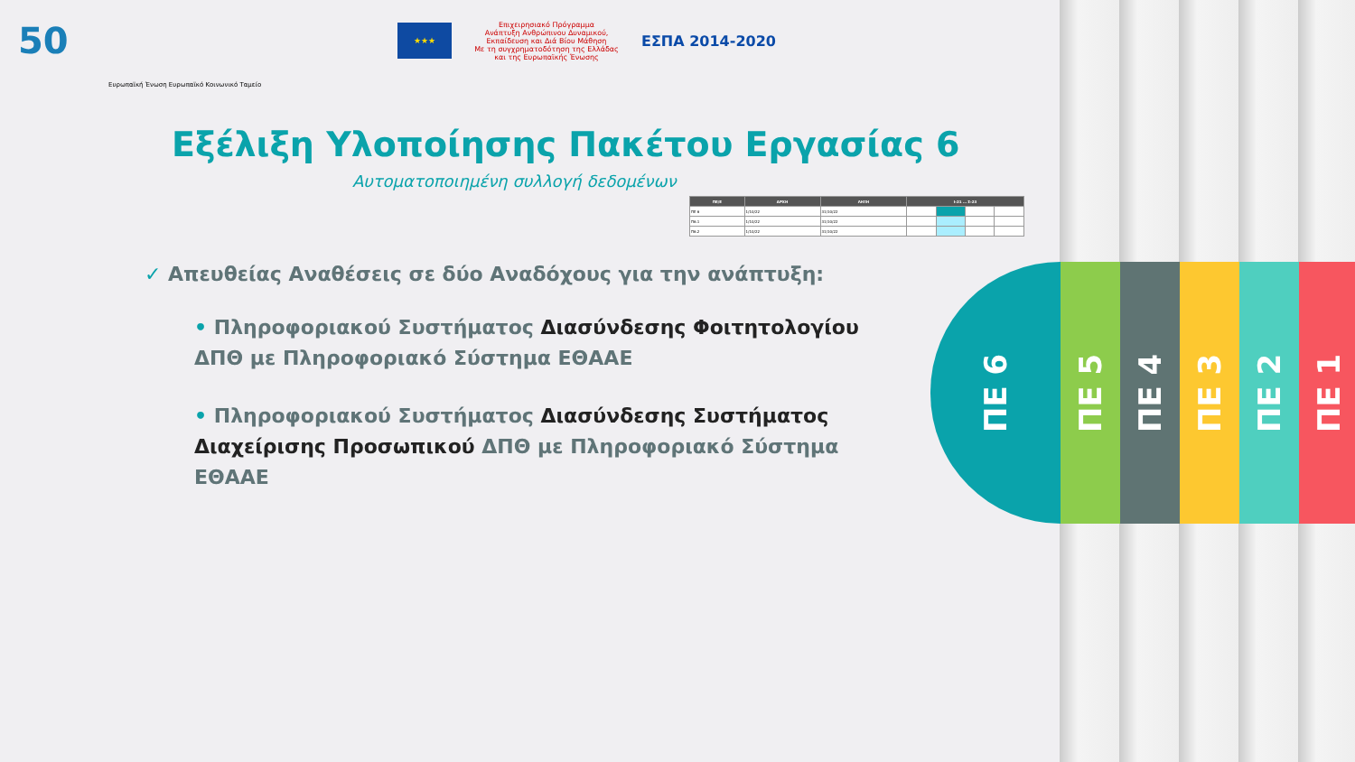50
★★★
Επιχειρησιακό Πρόγραμμα
Ανάπτυξη Ανθρώπινου Δυναμικού, Εκπαίδευση και Διά Βίου Μάθηση
Με τη συγχρηματοδότηση της Ελλάδας και της Ευρωπαϊκής Ένωσης
ΕΣΠΑ 2014-2020
Ευρωπαϊκή Ένωση Ευρωπαϊκό Κοινωνικό Ταμείο
Εξέλιξη Υλοποίησης Πακέτου Εργασίας 6
Αυτοματοποιημένη συλλογή δεδομένων
| ΠΕ/Ε | ΑΡΧΗ | ΛΗΞΗ | Ι-21 … Σ-23 | | | |
| --- | --- | --- | --- | --- | --- | --- |
| ΠΕ 6 | 1/10/22 | 31/10/22 | | | | |
| Π6.1 | 1/10/22 | 31/10/22 | | | | |
| Π6.2 | 1/10/22 | 31/10/22 | | | | |
✓ Απευθείας Αναθέσεις σε δύο Αναδόχους για την ανάπτυξη:
• Πληροφοριακού Συστήματος Διασύνδεσης Φοιτητολογίου ΔΠΘ με Πληροφοριακό Σύστημα ΕΘΑΑΕ
• Πληροφοριακού Συστήματος Διασύνδεσης Συστήματος Διαχείρισης Προσωπικού ΔΠΘ με Πληροφοριακό Σύστημα ΕΘΑΑΕ
ΠΕ 6
ΠΕ 5
ΠΕ 4
ΠΕ 3
ΠΕ 2
ΠΕ 1